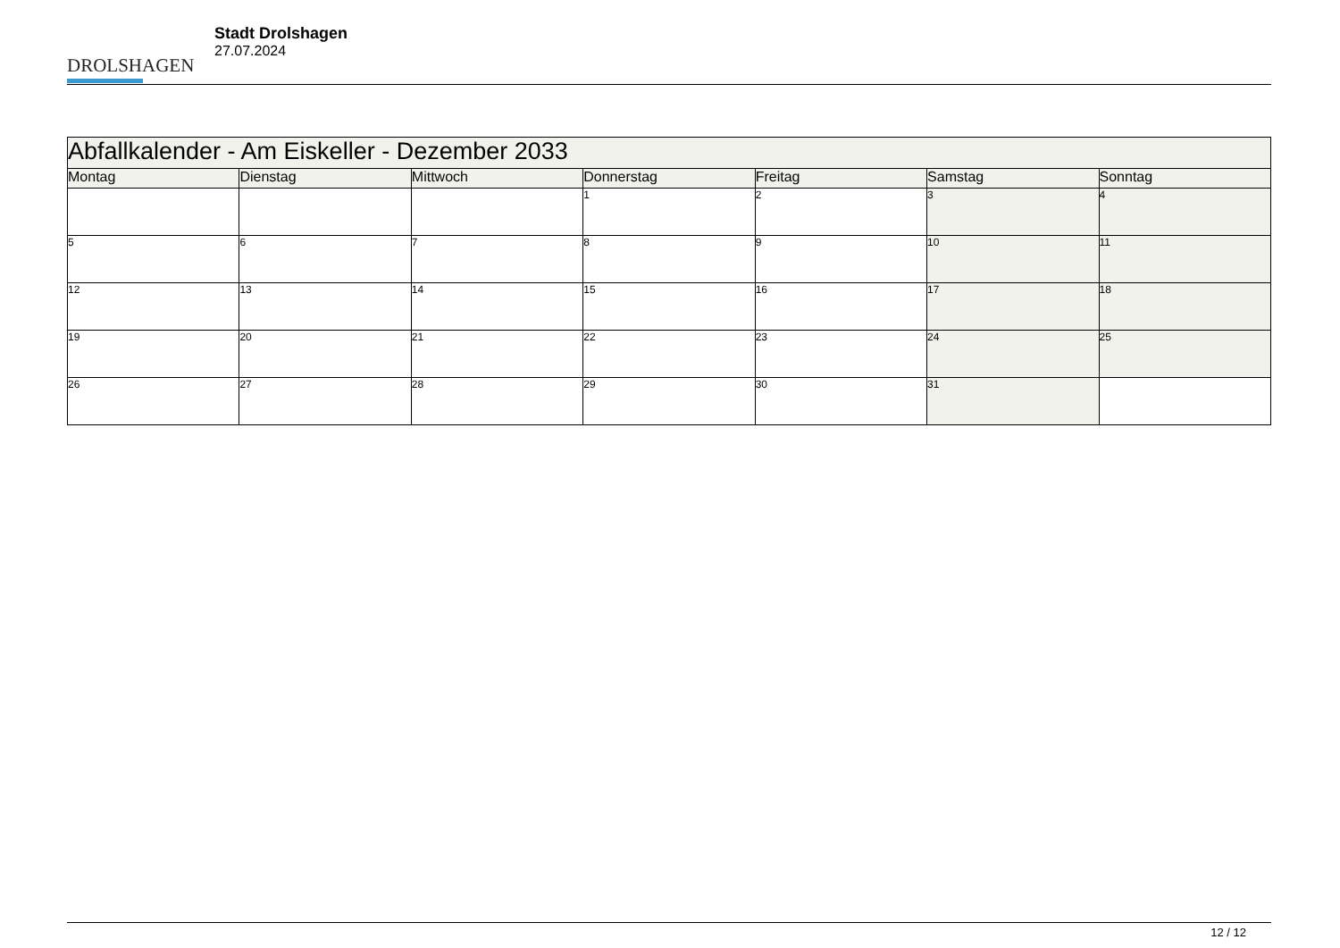DROLSHAGEN
Stadt Drolshagen
27.07.2024
| Abfallkalender - Am Eiskeller - Dezember 2033 | | | | | | |
| --- | --- | --- | --- | --- | --- | --- |
| Montag | Dienstag | Mittwoch | Donnerstag | Freitag | Samstag | Sonntag |
| | | | 1 | 2 | 3 | 4 |
| 5 | 6 | 7 | 8 | 9 | 10 | 11 |
| 12 | 13 | 14 | 15 | 16 | 17 | 18 |
| 19 | 20 | 21 | 22 | 23 | 24 | 25 |
| 26 | 27 | 28 | 29 | 30 | 31 | |
12 / 12